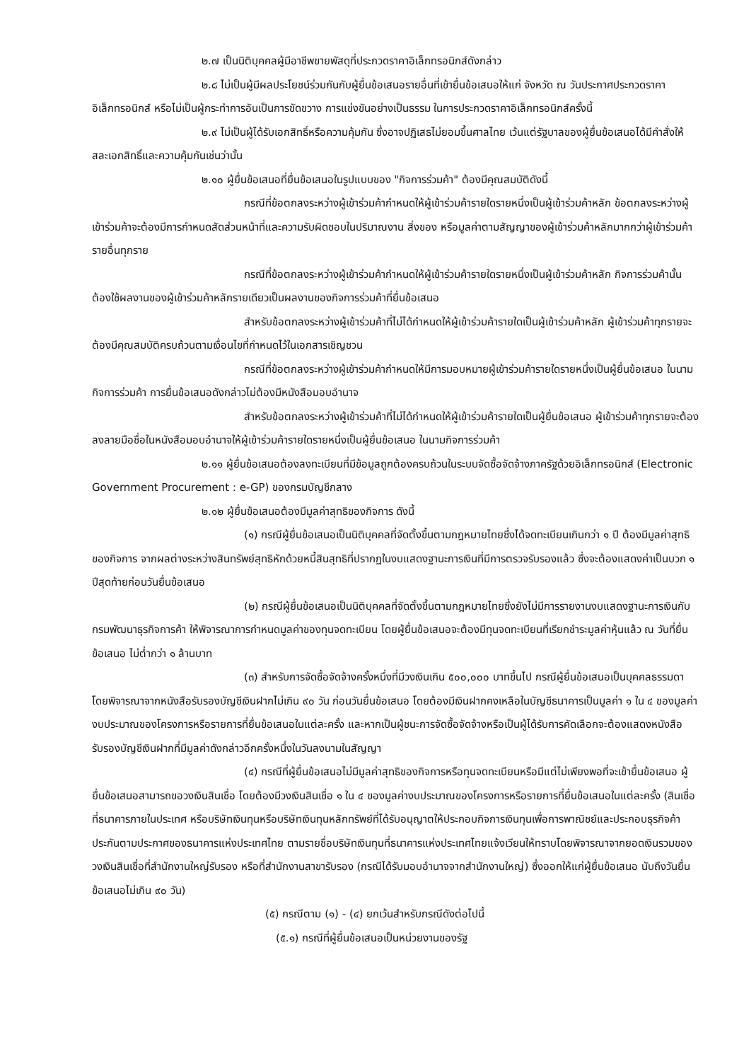๒.๗ เป็นนิติบุคคลผู้มีอาชีพขายพัสดุที่ประกวดราคาอิเล็กทรอนิกส์ดังกล่าว
๒.๘ ไม่เป็นผู้มีผลประโยชน์ร่วมกันกับผู้ยื่นข้อเสนอรายอื่นที่เข้ายื่นข้อเสนอให้แก่ จังหวัด ณ วันประกาศประกวดราคาอิเล็กทรอนิกส์ หรือไม่เป็นผู้กระทำการอันเป็นการขัดขวาง การแข่งขันอย่างเป็นธรรม ในการประกวดราคาอิเล็กทรอนิกส์ครั้งนี้
๒.๙ ไม่เป็นผู้ได้รับเอกสิทธิ์หรือความคุ้มกัน ซึ่งอาจปฏิเสธไม่ยอมขึ้นศาลไทย เว้นแต่รัฐบาลของผู้ยื่นข้อเสนอได้มีคำสั่งให้สละเอกสิทธิ์และความคุ้มกันเช่นว่านั้น
๒.๑๐ ผู้ยื่นข้อเสนอที่ยื่นข้อเสนอในรูปแบบของ "กิจการร่วมค้า" ต้องมีคุณสมบัติดังนี้
กรณีที่ข้อตกลงระหว่างผู้เข้าร่วมค้ากำหนดให้ผู้เข้าร่วมค้ารายใดรายหนึ่งเป็นผู้เข้าร่วมค้าหลัก ข้อตกลงระหว่างผู้เข้าร่วมค้าจะต้องมีการกำหนดสัดส่วนหน้าที่และความรับผิดชอบในปริมาณงาน สิ่งของ หรือมูลค่าตามสัญญาของผู้เข้าร่วมค้าหลักมากกว่าผู้เข้าร่วมค้ารายอื่นทุกราย
กรณีที่ข้อตกลงระหว่างผู้เข้าร่วมค้ากำหนดให้ผู้เข้าร่วมค้ารายใดรายหนึ่งเป็นผู้เข้าร่วมค้าหลัก กิจการร่วมค้านั้นต้องใช้ผลงานของผู้เข้าร่วมค้าหลักรายเดียวเป็นผลงานของกิจการร่วมค้าที่ยื่นข้อเสนอ
สำหรับข้อตกลงระหว่างผู้เข้าร่วมค้าที่ไม่ได้กำหนดให้ผู้เข้าร่วมค้ารายใดเป็นผู้เข้าร่วมค้าหลัก ผู้เข้าร่วมค้าทุกรายจะต้องมีคุณสมบัติครบถ้วนตามเงื่อนไขที่กำหนดไว้ในเอกสารเชิญชวน
กรณีที่ข้อตกลงระหว่างผู้เข้าร่วมค้ากำหนดให้มีการมอบหมายผู้เข้าร่วมค้ารายใดรายหนึ่งเป็นผู้ยื่นข้อเสนอ ในนามกิจการร่วมค้า การยื่นข้อเสนอดังกล่าวไม่ต้องมีหนังสือมอบอำนาจ
สำหรับข้อตกลงระหว่างผู้เข้าร่วมค้าที่ไม่ได้กำหนดให้ผู้เข้าร่วมค้ารายใดเป็นผู้ยื่นข้อเสนอ ผู้เข้าร่วมค้าทุกรายจะต้องลงลายมือชื่อในหนังสือมอบอำนาจให้ผู้เข้าร่วมค้ารายใดรายหนึ่งเป็นผู้ยื่นข้อเสนอ ในนามกิจการร่วมค้า
๒.๑๑ ผู้ยื่นข้อเสนอต้องลงทะเบียนที่มีข้อมูลถูกต้องครบถ้วนในระบบจัดซื้อจัดจ้างภาครัฐด้วยอิเล็กทรอนิกส์ (Electronic Government Procurement : e-GP) ของกรมบัญชีกลาง
๒.๑๒ ผู้ยื่นข้อเสนอต้องมีมูลค่าสุทธิของกิจการ ดังนี้
(๑) กรณีผู้ยื่นข้อเสนอเป็นนิติบุคคลที่จัดตั้งขึ้นตามกฎหมายไทยซึ่งได้จดทะเบียนเกินกว่า ๑ ปี ต้องมีมูลค่าสุทธิของกิจการ จากผลต่างระหว่างสินทรัพย์สุทธิหักด้วยหนี้สินสุทธิที่ปรากฏในงบแสดงฐานะการเงินที่มีการตรวจรับรองแล้ว ซึ่งจะต้องแสดงค่าเป็นบวก ๑ ปีสุดท้ายก่อนวันยื่นข้อเสนอ
(๒) กรณีผู้ยื่นข้อเสนอเป็นนิติบุคคลที่จัดตั้งขึ้นตามกฎหมายไทยซึ่งยังไม่มีการรายงานงบแสดงฐานะการเงินกับกรมพัฒนาธุรกิจการค้า ให้พิจารณาการกำหนดมูลค่าของทุนจดทะเบียน โดยผู้ยื่นข้อเสนอจะต้องมีทุนจดทะเบียนที่เรียกชำระมูลค่าหุ้นแล้ว ณ วันที่ยื่นข้อเสนอ ไม่ต่ำกว่า ๑ ล้านบาท
(๓) สำหรับการจัดซื้อจัดจ้างครั้งหนึ่งที่มีวงเงินเกิน ๕๐๐,๐๐๐ บาทขึ้นไป กรณีผู้ยื่นข้อเสนอเป็นบุคคลธรรมดา โดยพิจารณาจากหนังสือรับรองบัญชีเงินฝากไม่เกิน ๙๐ วัน ก่อนวันยื่นข้อเสนอ โดยต้องมีเงินฝากคงเหลือในบัญชีธนาคารเป็นมูลค่า ๑ ใน ๔ ของมูลค่างบประมาณของโครงการหรือรายการที่ยื่นข้อเสนอในแต่ละครั้ง และหากเป็นผู้ชนะการจัดซื้อจัดจ้างหรือเป็นผู้ได้รับการคัดเลือกจะต้องแสดงหนังสือรับรองบัญชีเงินฝากที่มีมูลค่าดังกล่าวอีกครั้งหนึ่งในวันลงนามในสัญญา
(๔) กรณีที่ผู้ยื่นข้อเสนอไม่มีมูลค่าสุทธิของกิจการหรือทุนจดทะเบียนหรือมีแต่ไม่เพียงพอที่จะเข้ายื่นข้อเสนอ ผู้ยื่นข้อเสนอสามารถขอวงเงินสินเชื่อ โดยต้องมีวงเงินสินเชื่อ ๑ ใน ๔ ของมูลค่างบประมาณของโครงการหรือรายการที่ยื่นข้อเสนอในแต่ละครั้ง (สินเชื่อที่ธนาคารภายในประเทศ หรือบริษัทเงินทุนหรือบริษัทเงินทุนหลักทรัพย์ที่ได้รับอนุญาตให้ประกอบกิจการเงินทุนเพื่อการพาณิชย์และประกอบธุรกิจค้าประกันตามประกาศของธนาคารแห่งประเทศไทย ตามรายชื่อบริษัทเงินทุนที่ธนาคารแห่งประเทศไทยแจ้งเวียนให้ทราบโดยพิจารณาจากยอดเงินรวมของวงเงินสินเชื่อที่สำนักงานใหญ่รับรอง หรือที่สำนักงานสาขารับรอง (กรณีได้รับมอบอำนาจจากสำนักงานใหญ่) ซึ่งออกให้แก่ผู้ยื่นข้อเสนอ นับถึงวันยื่นข้อเสนอไม่เกิน ๙๐ วัน)
(๕) กรณีตาม (๑) - (๔) ยกเว้นสำหรับกรณีดังต่อไปนี้
(๕.๑) กรณีที่ผู้ยื่นข้อเสนอเป็นหน่วยงานของรัฐ